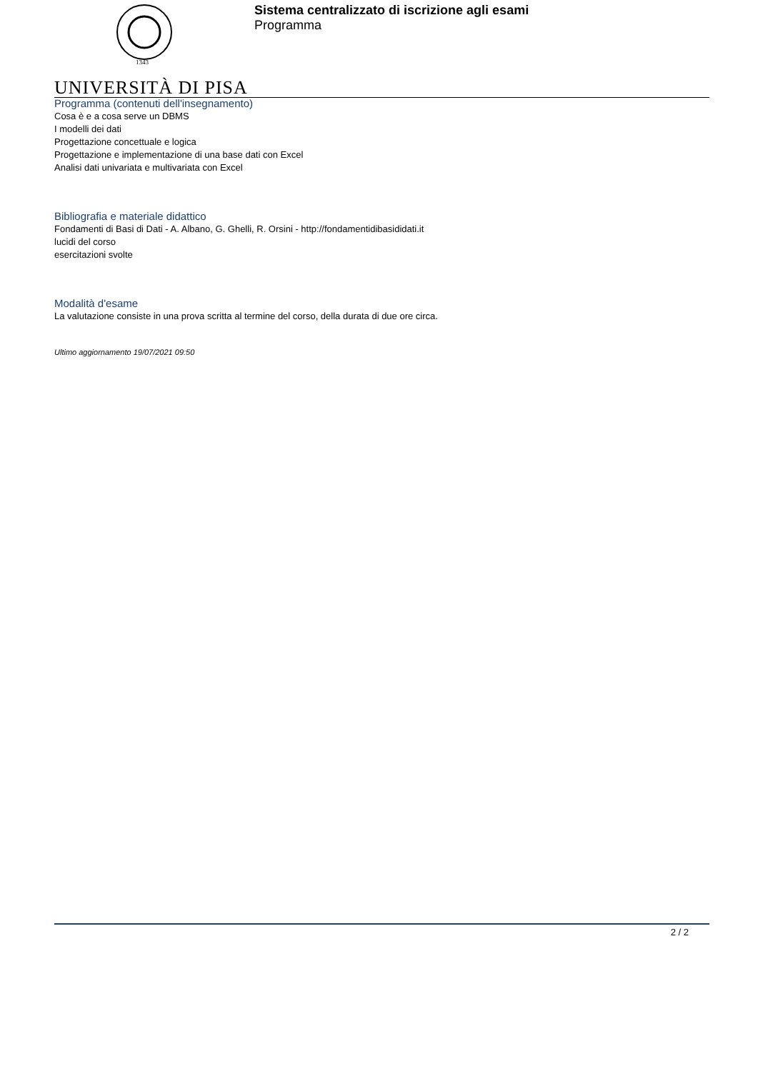1343
Sistema centralizzato di iscrizione agli esami
Programma
UNIVERSITÀ DI PISA
Programma (contenuti dell'insegnamento)
Cosa è e a cosa serve un DBMS
I modelli dei dati
Progettazione concettuale e logica
Progettazione e implementazione di una base dati con Excel
Analisi dati univariata e multivariata con Excel
Bibliografia e materiale didattico
Fondamenti di Basi di Dati - A. Albano, G. Ghelli, R. Orsini - http://fondamentidibasididati.it
lucidi del corso
esercitazioni svolte
Modalità d'esame
La valutazione consiste in una prova scritta al termine del corso, della durata di due ore circa.
Ultimo aggiornamento 19/07/2021 09:50
2 / 2